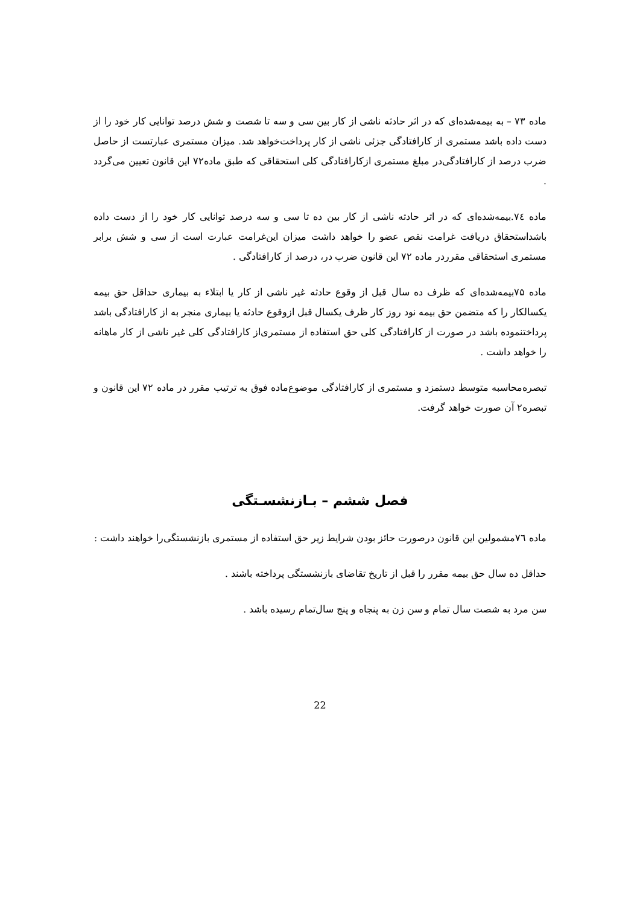ماده ۷۳ – به بیمه‌شده‌ای که در اثر حادثه ناشی از کار بین سی و سه تا شصت و شش درصد توانایی کار خود را از دست داده باشد مستمری از کارافتادگی جزئی ناشی از کار پرداخت‌خواهد شد. میزان مستمری عبارتست از حاصل ضرب درصد از کارافتادگی‌در مبلغ مستمری ازکارافتادگی کلی استحقاقی که طبق ماده۷۲ این قانون تعیین می‌گردد .
ماده ۷٤.بیمه‌شده‌ای که در اثر حادثه ناشی از کار بین ده تا سی و سه درصد توانایی کار خود را از دست داده باشداستحقاق دریافت غرامت نقص عضو را خواهد داشت میزان این‌غرامت عبارت است از سی و شش برابر مستمری استحقاقی مقرردر ماده ۷۲ این قانون ضرب در، درصد از کارافتادگی .
ماده ۷۵بیمه‌شده‌ای که ظرف ده سال قبل از وقوع حادثه غیر ناشی از کار یا ابتلاء به بیماری حداقل حق بیمه یکسالکار را که متضمن حق بیمه نود روز کار ظرف یکسال قبل ازوقوع حادثه یا بیماری منجر به از کارافتادگی باشد پرداختنموده باشد در صورت از کارافتادگی کلی حق استفاده از مستمری‌از کارافتادگی کلی غیر ناشی از کار ماهانه را خواهد داشت .
تبصره‌محاسبه متوسط دستمزد و مستمری از کارافتادگی موضوع‌ماده فوق به ترتیب مقرر در ماده ۷۲ این قانون و تبصره۲ آن صورت خواهد گرفت.
فصل ششم – بـازنشسـتگی
ماده ۷٦مشمولین این قانون درصورت حائز بودن شرایط زیر حق استفاده از مستمری بازنشستگی‌را خواهند داشت :
حداقل ده سال حق بیمه مقرر را قبل از تاریخ تقاضای بازنشستگی پرداخته باشند .
سن مرد به شصت سال تمام و سن زن به پنجاه و پنج سال‌تمام رسیده باشد .
22